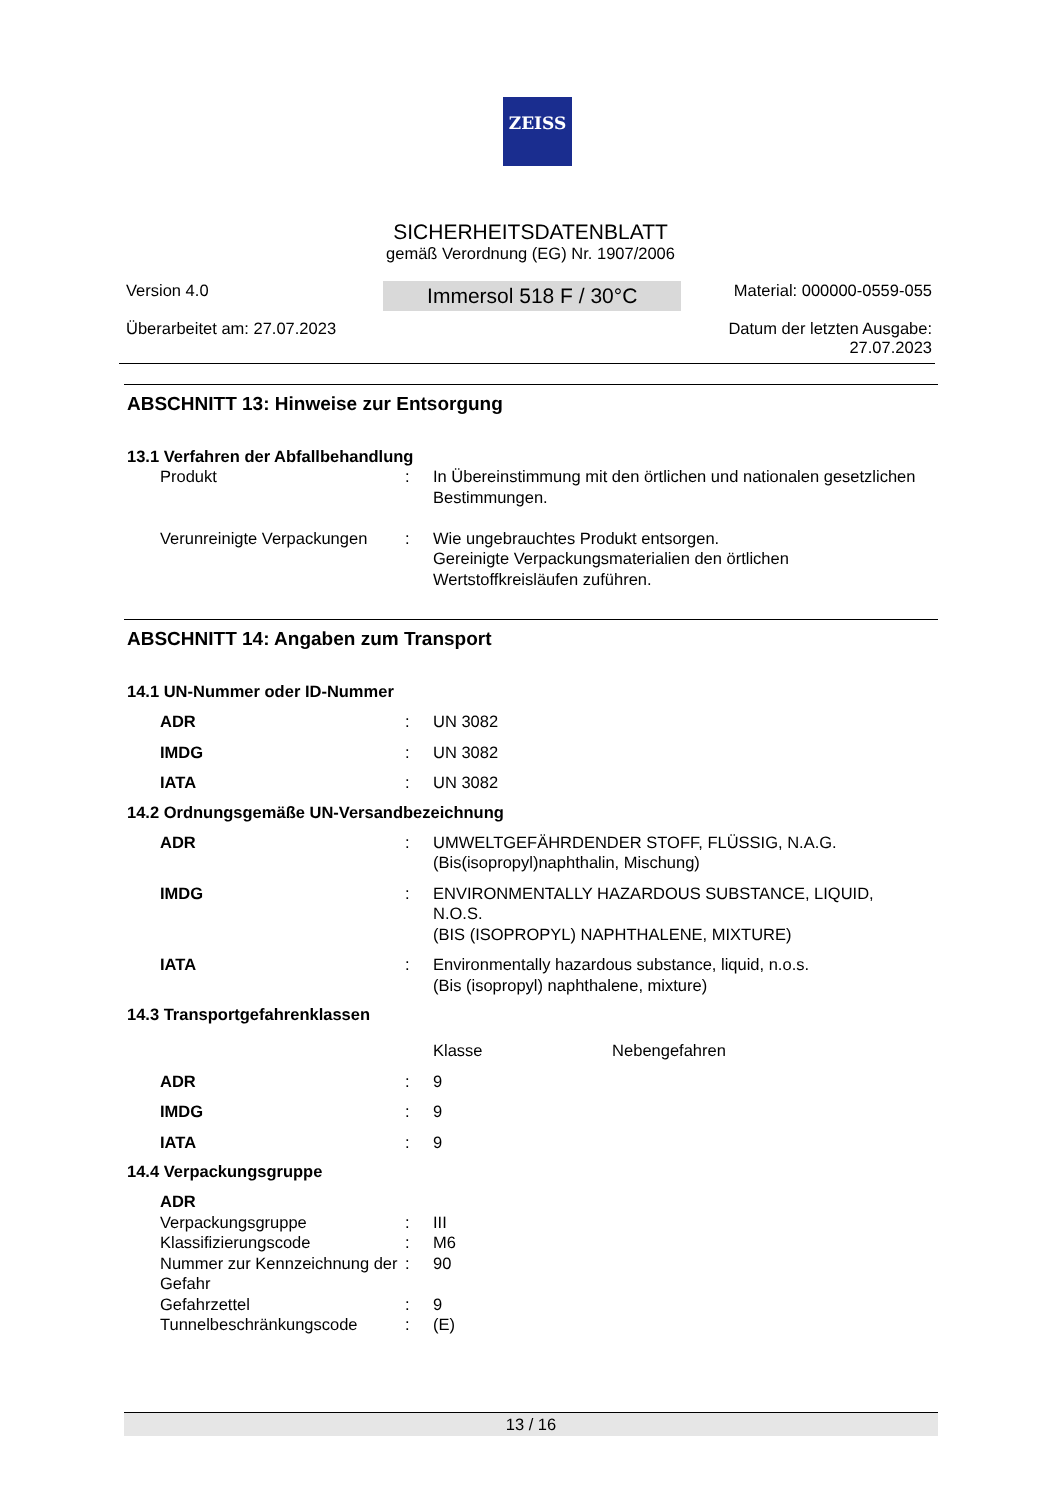ZEISS
SICHERHEITSDATENBLATT
gemäß Verordnung (EG) Nr. 1907/2006
Version 4.0
Überarbeitet am: 27.07.2023
Immersol 518 F / 30°C
Material: 000000-0559-055
Datum der letzten Ausgabe:
27.07.2023
ABSCHNITT 13: Hinweise zur Entsorgung
13.1 Verfahren der Abfallbehandlung
| Produkt | : | In Übereinstimmung mit den örtlichen und nationalen gesetzlichen Bestimmungen. |
| Verunreinigte Verpackungen | : | Wie ungebrauchtes Produkt entsorgen. Gereinigte Verpackungsmaterialien den örtlichen Wertstoffkreisläufen zuführen. |
ABSCHNITT 14: Angaben zum Transport
14.1 UN-Nummer oder ID-Nummer
| ADR | : | UN 3082 |
| IMDG | : | UN 3082 |
| IATA | : | UN 3082 |
14.2 Ordnungsgemäße UN-Versandbezeichnung
| ADR | : | UMWELTGEFÄHRDENDER STOFF, FLÜSSIG, N.A.G. (Bis(isopropyl)naphthalin, Mischung) |
| IMDG | : | ENVIRONMENTALLY HAZARDOUS SUBSTANCE, LIQUID, N.O.S. (BIS (ISOPROPYL) NAPHTHALENE, MIXTURE) |
| IATA | : | Environmentally hazardous substance, liquid, n.o.s. (Bis (isopropyl) naphthalene, mixture) |
14.3 Transportgefahrenklassen
| | | Klasse Nebengefahren |
| ADR | : | 9 |
| IMDG | : | 9 |
| IATA | : | 9 |
14.4 Verpackungsgruppe
| ADR | | |
| Verpackungsgruppe | : | III |
| Klassifizierungscode | : | M6 |
| Nummer zur Kennzeichnung der Gefahr | : | 90 |
| Gefahrzettel | : | 9 |
| Tunnelbeschränkungscode | : | (E) |
13 / 16